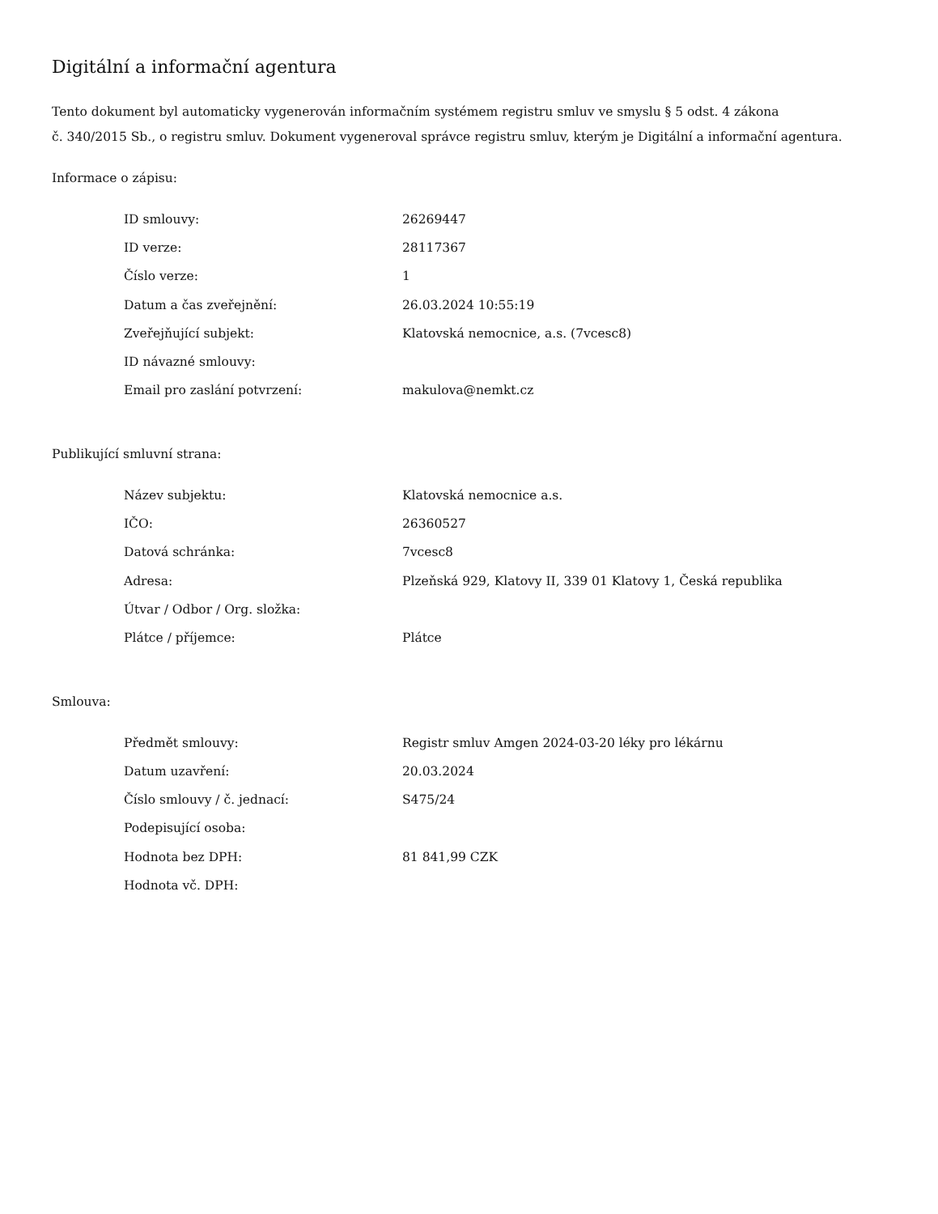Digitální a informační agentura
Tento dokument byl automaticky vygenerován informačním systémem registru smluv ve smyslu § 5 odst. 4 zákona
č. 340/2015 Sb., o registru smluv. Dokument vygeneroval správce registru smluv, kterým je Digitální a informační agentura.
Informace o zápisu:
| ID smlouvy: | 26269447 |
| ID verze: | 28117367 |
| Číslo verze: | 1 |
| Datum a čas zveřejnění: | 26.03.2024 10:55:19 |
| Zveřejňující subjekt: | Klatovská nemocnice, a.s. (7vcesc8) |
| ID návazné smlouvy: | |
| Email pro zaslání potvrzení: | makulova@nemkt.cz |
Publikující smluvní strana:
| Název subjektu: | Klatovská nemocnice a.s. |
| IČO: | 26360527 |
| Datová schránka: | 7vcesc8 |
| Adresa: | Plzeňská 929, Klatovy II, 339 01 Klatovy 1, Česká republika |
| Útvar / Odbor / Org. složka: | |
| Plátce / příjemce: | Plátce |
Smlouva:
| Předmět smlouvy: | Registr smluv Amgen 2024-03-20 léky pro lékárnu |
| Datum uzavření: | 20.03.2024 |
| Číslo smlouvy / č. jednací: | S475/24 |
| Podepisující osoba: | |
| Hodnota bez DPH: | 81 841,99 CZK |
| Hodnota vč. DPH: | |